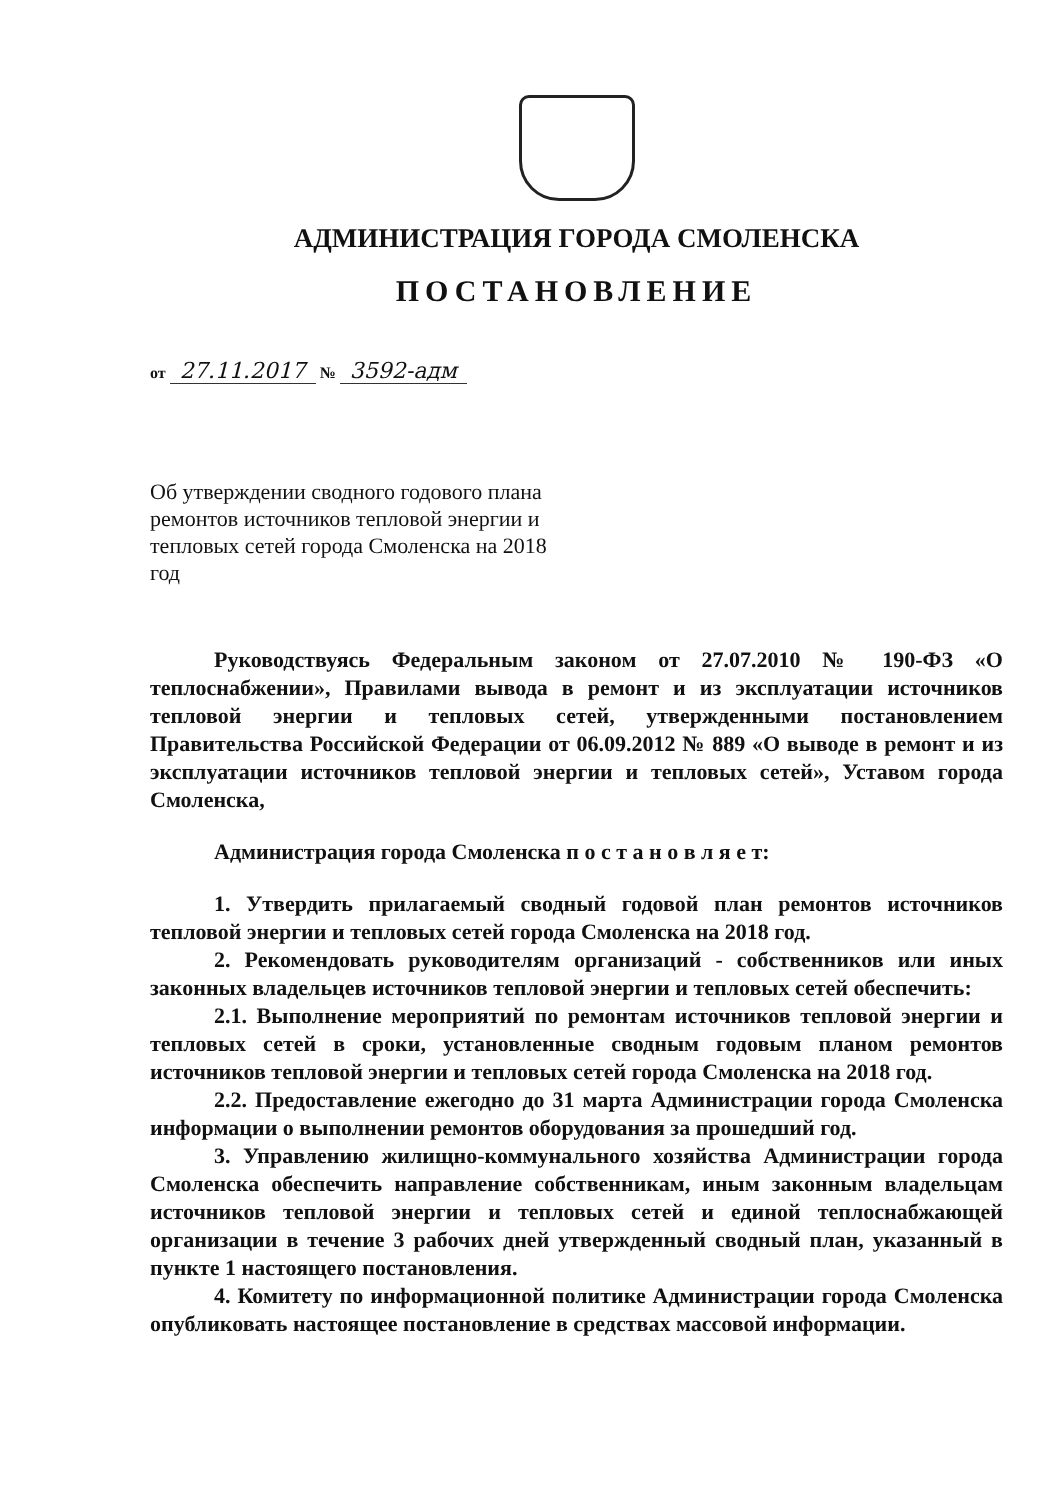АДМИНИСТРАЦИЯ ГОРОДА СМОЛЕНСКА
ПОСТАНОВЛЕНИЕ
от 27.11.2017 № 3592-адм
Об утверждении сводного годового плана ремонтов источников тепловой энергии и тепловых сетей города Смоленска на 2018 год
Руководствуясь Федеральным законом от 27.07.2010 № 190-ФЗ «О теплоснабжении», Правилами вывода в ремонт и из эксплуатации источников тепловой энергии и тепловых сетей, утвержденными постановлением Правительства Российской Федерации от 06.09.2012 № 889 «О выводе в ремонт и из эксплуатации источников тепловой энергии и тепловых сетей», Уставом города Смоленска,
Администрация города Смоленска п о с т а н о в л я е т:
1. Утвердить прилагаемый сводный годовой план ремонтов источников тепловой энергии и тепловых сетей города Смоленска на 2018 год.
2. Рекомендовать руководителям организаций - собственников или иных законных владельцев источников тепловой энергии и тепловых сетей обеспечить:
2.1. Выполнение мероприятий по ремонтам источников тепловой энергии и тепловых сетей в сроки, установленные сводным годовым планом ремонтов источников тепловой энергии и тепловых сетей города Смоленска на 2018 год.
2.2. Предоставление ежегодно до 31 марта Администрации города Смоленска информации о выполнении ремонтов оборудования за прошедший год.
3. Управлению жилищно-коммунального хозяйства Администрации города Смоленска обеспечить направление собственникам, иным законным владельцам источников тепловой энергии и тепловых сетей и единой теплоснабжающей организации в течение 3 рабочих дней утвержденный сводный план, указанный в пункте 1 настоящего постановления.
4. Комитету по информационной политике Администрации города Смоленска опубликовать настоящее постановление в средствах массовой информации.